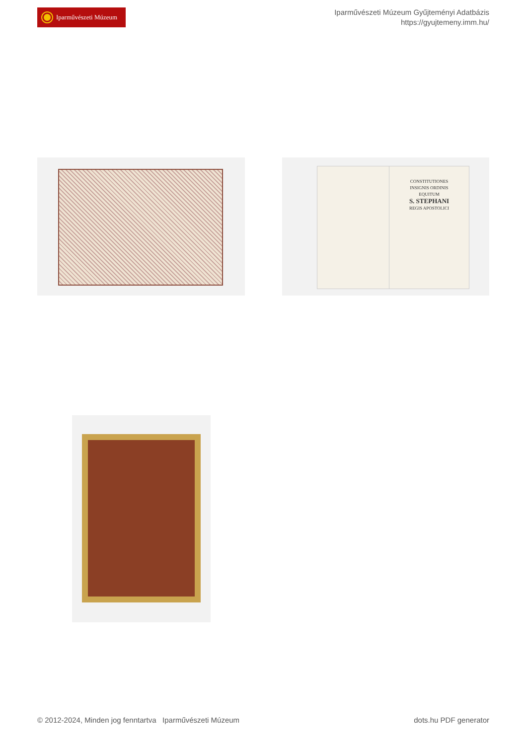Iparművészeti Múzeum
Iparművészeti Múzeum Gyűjteményi Adatbázis
https://gyujtemeny.imm.hu/
CONSTITUTIONES
INSIGNIS ORDINIS
EQUITUM
S. STEPHANI
REGIS APOSTOLICI
© 2012-2024, Minden jog fenntartva Iparművészeti Múzeum dots.hu PDF generator